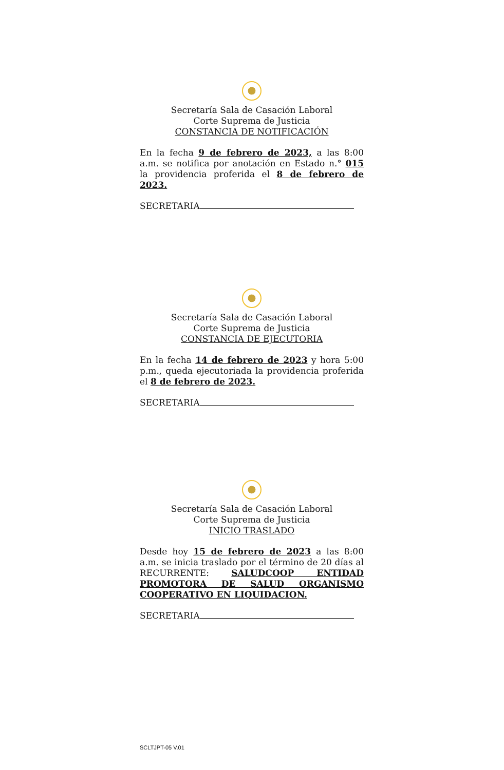Secretaría Sala de Casación Laboral
Corte Suprema de Justicia
CONSTANCIA DE NOTIFICACIÓN
En la fecha 9 de febrero de 2023, a las 8:00 a.m. se notifica por anotación en Estado n.° 015 la providencia proferida el 8 de febrero de 2023.
SECRETARIA
Secretaría Sala de Casación Laboral
Corte Suprema de Justicia
CONSTANCIA DE EJECUTORIA
En la fecha 14 de febrero de 2023 y hora 5:00 p.m., queda ejecutoriada la providencia proferida el 8 de febrero de 2023.
SECRETARIA
Secretaría Sala de Casación Laboral
Corte Suprema de Justicia
INICIO TRASLADO
Desde hoy 15 de febrero de 2023 a las 8:00 a.m. se inicia traslado por el término de 20 días al RECURRENTE: SALUDCOOP ENTIDAD PROMOTORA DE SALUD ORGANISMO COOPERATIVO EN LIQUIDACION.
SECRETARIA
SCLTJPT-05 V.01